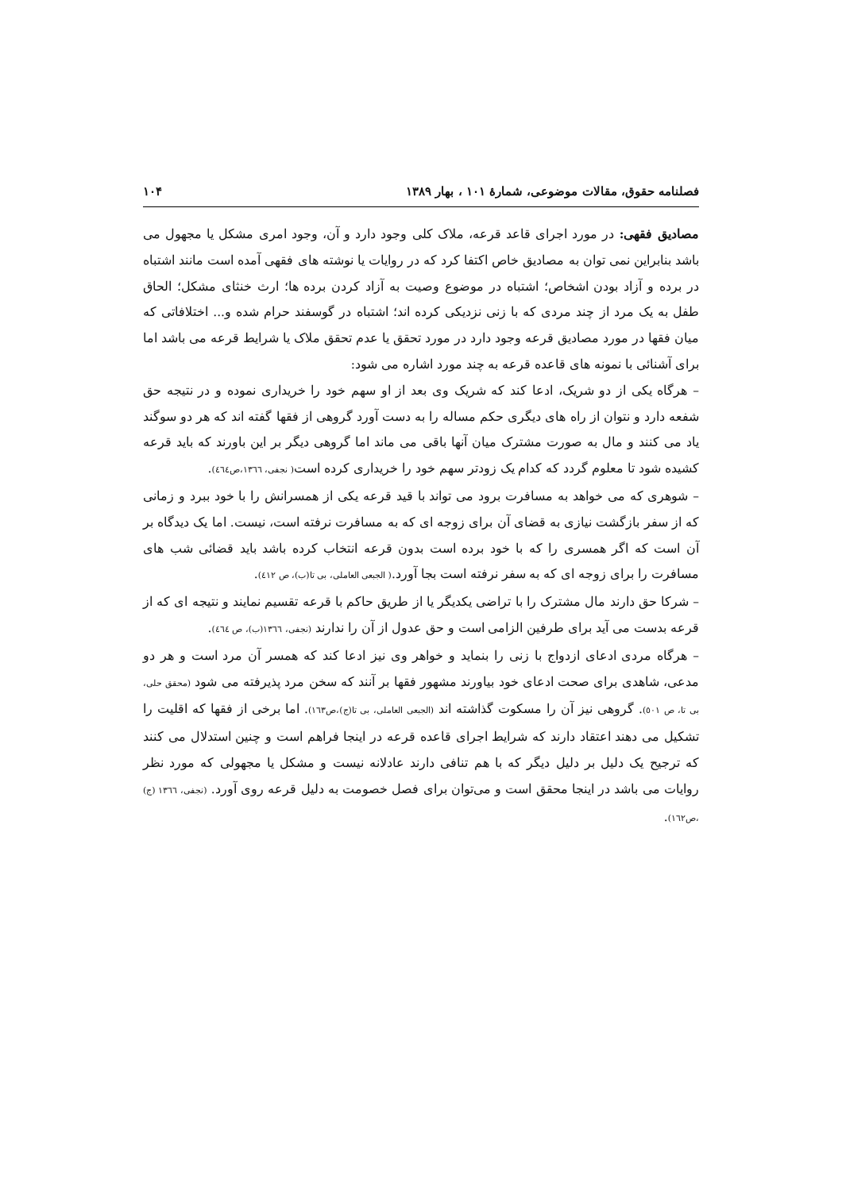فصلنامه حقوق، مقالات موضوعی، شمارهٔ ۱۰۱ ، بهار ۱۳۸۹ ۱۰۴
مصادیق فقهی: در مورد اجرای قاعد قرعه، ملاک کلی وجود دارد و آن، وجود امری مشکل یا مجهول می باشد بنابراین نمی توان به مصادیق خاص اکتفا کرد که در روایات یا نوشته های فقهی آمده است مانند اشتباه در برده و آزاد بودن اشخاص؛ اشتباه در موضوع وصیت به آزاد کردن برده ها؛ ارث خنثای مشکل؛ الحاق طفل به یک مرد از چند مردی که با زنی نزدیکی کرده اند؛ اشتباه در گوسفند حرام شده و... اختلافاتی که میان فقها در مورد مصادیق قرعه وجود دارد در مورد تحقق یا عدم تحقق ملاک یا شرایط قرعه می باشد اما برای آشنائی با نمونه های قاعده قرعه به چند مورد اشاره می شود:
– هرگاه یکی از دو شریک، ادعا کند که شریک وی بعد از او سهم خود را خریداری نموده و در نتیجه حق شفعه دارد و نتوان از راه های دیگری حکم مساله را به دست آورد گروهی از فقها گفته اند که هر دو سوگند یاد می کنند و مال به صورت مشترک میان آنها باقی می ماند اما گروهی دیگر بر این باورند که باید قرعه کشیده شود تا معلوم گردد که کدام یک زودتر سهم خود را خریداری کرده است( نجفی، ١٣٦٦،ص٤٦٤).
– شوهری که می خواهد به مسافرت برود می تواند با قید قرعه یکی از همسرانش را با خود ببرد و زمانی که از سفر بازگشت نیازی به قضای آن برای زوجه ای که به مسافرت نرفته است، نیست. اما یک دیدگاه بر آن است که اگر همسری را که با خود برده است بدون قرعه انتخاب کرده باشد باید قضائی شب های مسافرت را برای زوجه ای که به سفر نرفته است بجا آورد.( الجبعی العاملی، بی تا(ب)، ص ٤١٢).
– شرکا حق دارند مال مشترک را با تراضی یکدیگر یا از طریق حاکم با قرعه تقسیم نمایند و نتیجه ای که از قرعه بدست می آید برای طرفین الزامی است و حق عدول از آن را ندارند (نجفی، ١٣٦٦(ب)، ص ٤٦٤).
– هرگاه مردی ادعای ازدواج با زنی را بنماید و خواهر وی نیز ادعا کند که همسر آن مرد است و هر دو مدعی، شاهدی برای صحت ادعای خود بیاورند مشهور فقها بر آنند که سخن مرد پذیرفته می شود (محقق حلی، بی تا، ص ٥٠١). گروهی نیز آن را مسکوت گذاشته اند (الجبعی العاملی، بی تا(ج)،ص١٦٣). اما برخی از فقها که اقلیت را تشکیل می دهند اعتقاد دارند که شرایط اجرای قاعده قرعه در اینجا فراهم است و چنین استدلال می کنند که ترجیح یک دلیل بر دلیل دیگر که با هم تنافی دارند عادلانه نیست و مشکل یا مجهولی که مورد نظر روایات می باشد در اینجا محقق است و می‌توان برای فصل خصومت به دلیل قرعه روی آورد. (نجفی، ١٣٦٦ (ج) ،ص١٦٢).